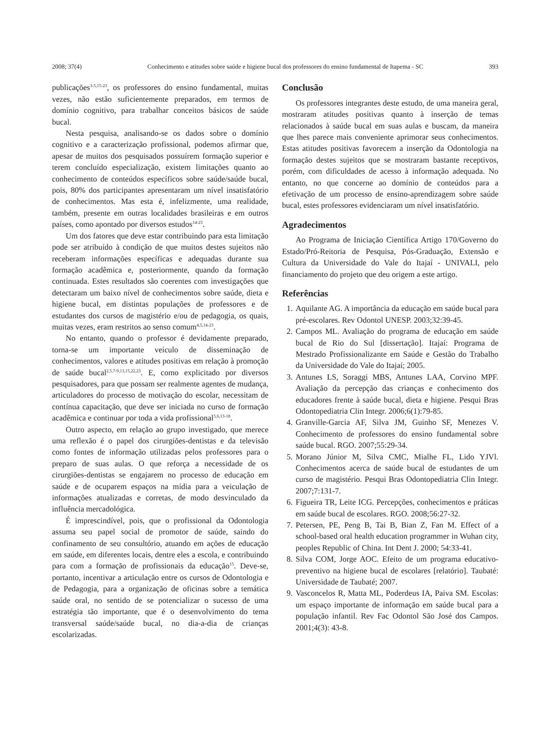2008; 37(4) Conhecimento e atitudes sobre saúde e higiene bucal dos professores do ensino fundamental de Itapema - SC 393
publicações<sup>3-5,15-23</sup>, os professores do ensino fundamental, muitas vezes, não estão suficientemente preparados, em termos de domínio cognitivo, para trabalhar conceitos básicos de saúde bucal.
Nesta pesquisa, analisando-se os dados sobre o domínio cognitivo e a caracterização profissional, podemos afirmar que, apesar de muitos dos pesquisados possuírem formação superior e terem concluído especialização, existem limitações quanto ao conhecimento de conteúdos específicos sobre saúde/saúde bucal, pois, 80% dos participantes apresentaram um nível insatisfatório de conhecimentos. Mas esta é, infelizmente, uma realidade, também, presente em outras localidades brasileiras e em outros países, como apontado por diversos estudos<sup>14-23</sup>.
Um dos fatores que deve estar contribuindo para esta limitação pode ser atribuído à condição de que muitos destes sujeitos não receberam informações específicas e adequadas durante sua formação acadêmica e, posteriormente, quando da formação continuada. Estes resultados são coerentes com investigações que detectaram um baixo nível de conhecimentos sobre saúde, dieta e higiene bucal, em distintas populações de professores e de estudantes dos cursos de magistério e/ou de pedagogia, os quais, muitas vezes, eram restritos ao senso comum<sup>4,5,14-23</sup>.
No entanto, quando o professor é devidamente preparado, torna-se um importante veículo de disseminação de conhecimentos, valores e atitudes positivas em relação à promoção de saúde bucal<sup>2,5,7-9,13,15,22,23</sup>. E, como explicitado por diversos pesquisadores, para que possam ser realmente agentes de mudança, articuladores do processo de motivação do escolar, necessitam de contínua capacitação, que deve ser iniciada no curso de formação acadêmica e continuar por toda a vida profissional<sup>5,6,13-18</sup>.
Outro aspecto, em relação ao grupo investigado, que merece uma reflexão é o papel dos cirurgiões-dentistas e da televisão como fontes de informação utilizadas pelos professores para o preparo de suas aulas. O que reforça a necessidade de os cirurgiões-dentistas se engajarem no processo de educação em saúde e de ocuparem espaços na mídia para a veiculação de informações atualizadas e corretas, de modo desvinculado da influência mercadológica.
É imprescindível, pois, que o profissional da Odontologia assuma seu papel social de promotor de saúde, saindo do confinamento de seu consultório, atuando em ações de educação em saúde, em diferentes locais, dentre eles a escola, e contribuindo para com a formação de profissionais da educação<sup>15</sup>. Deve-se, portanto, incentivar a articulação entre os cursos de Odontologia e de Pedagogia, para a organização de oficinas sobre a temática saúde oral, no sentido de se potencializar o sucesso de uma estratégia tão importante, que é o desenvolvimento do tema transversal saúde/saúde bucal, no dia-a-dia de crianças escolarizadas.
Conclusão
Os professores integrantes deste estudo, de uma maneira geral, mostraram atitudes positivas quanto à inserção de temas relacionados à saúde bucal em suas aulas e buscam, da maneira que lhes parece mais conveniente aprimorar seus conhecimentos. Estas atitudes positivas favorecem a inserção da Odontologia na formação destes sujeitos que se mostraram bastante receptivos, porém, com dificuldades de acesso à informação adequada. No entanto, no que concerne ao domínio de conteúdos para a efetivação de um processo de ensino-aprendizagem sobre saúde bucal, estes professores evidenciaram um nível insatisfatório.
Agradecimentos
Ao Programa de Iniciação Científica Artigo 170/Governo do Estado/Pró-Reitoria de Pesquisa, Pós-Graduação, Extensão e Cultura da Universidade do Vale do Itajaí - UNIVALI, pelo financiamento do projeto que deu origem a este artigo.
Referências
1. Aquilante AG. A importância da educação em saúde bucal para pré-escolares. Rev Odontol UNESP. 2003;32:39-45.
2. Campos ML. Avaliação do programa de educação em saúde bucal de Rio do Sul [dissertação]. Itajaí: Programa de Mestrado Profissionalizante em Saúde e Gestão do Trabalho da Universidade do Vale do Itajaí; 2005.
3. Antunes LS, Soraggi MBS, Antunes LAA, Corvino MPF. Avaliação da percepção das crianças e conhecimento dos educadores frente à saúde bucal, dieta e higiene. Pesqui Bras Odontopediatria Clin Integr. 2006;6(1):79-85.
4. Granville-Garcia AF, Silva JM, Guinho SF, Menezes V. Conhecimento de professores do ensino fundamental sobre saúde bucal. RGO. 2007;55:29-34.
5. Morano Júnior M, Silva CMC, Mialhe FL, Lido YJVl. Conhecimentos acerca de saúde bucal de estudantes de um curso de magistério. Pesqui Bras Odontopediatria Clin Integr. 2007;7:131-7.
6. Figueira TR, Leite ICG. Percepções, conhecimentos e práticas em saúde bucal de escolares. RGO. 2008;56:27-32.
7. Petersen, PE, Peng B, Tai B, Bian Z, Fan M. Effect of a school-based oral health education programmer in Wuhan city, peoples Republic of China. Int Dent J. 2000; 54:33-41.
8. Silva COM, Jorge AOC. Efeito de um programa educativo-preventivo na higiene bucal de escolares [relatório]. Taubaté: Universidade de Taubaté; 2007.
9. Vasconcelos R, Matta ML, Poderdeus IA, Paiva SM. Escolas: um espaço importante de informação em saúde bucal para a população infantil. Rev Fac Odontol São José dos Campos. 2001;4(3): 43-8.